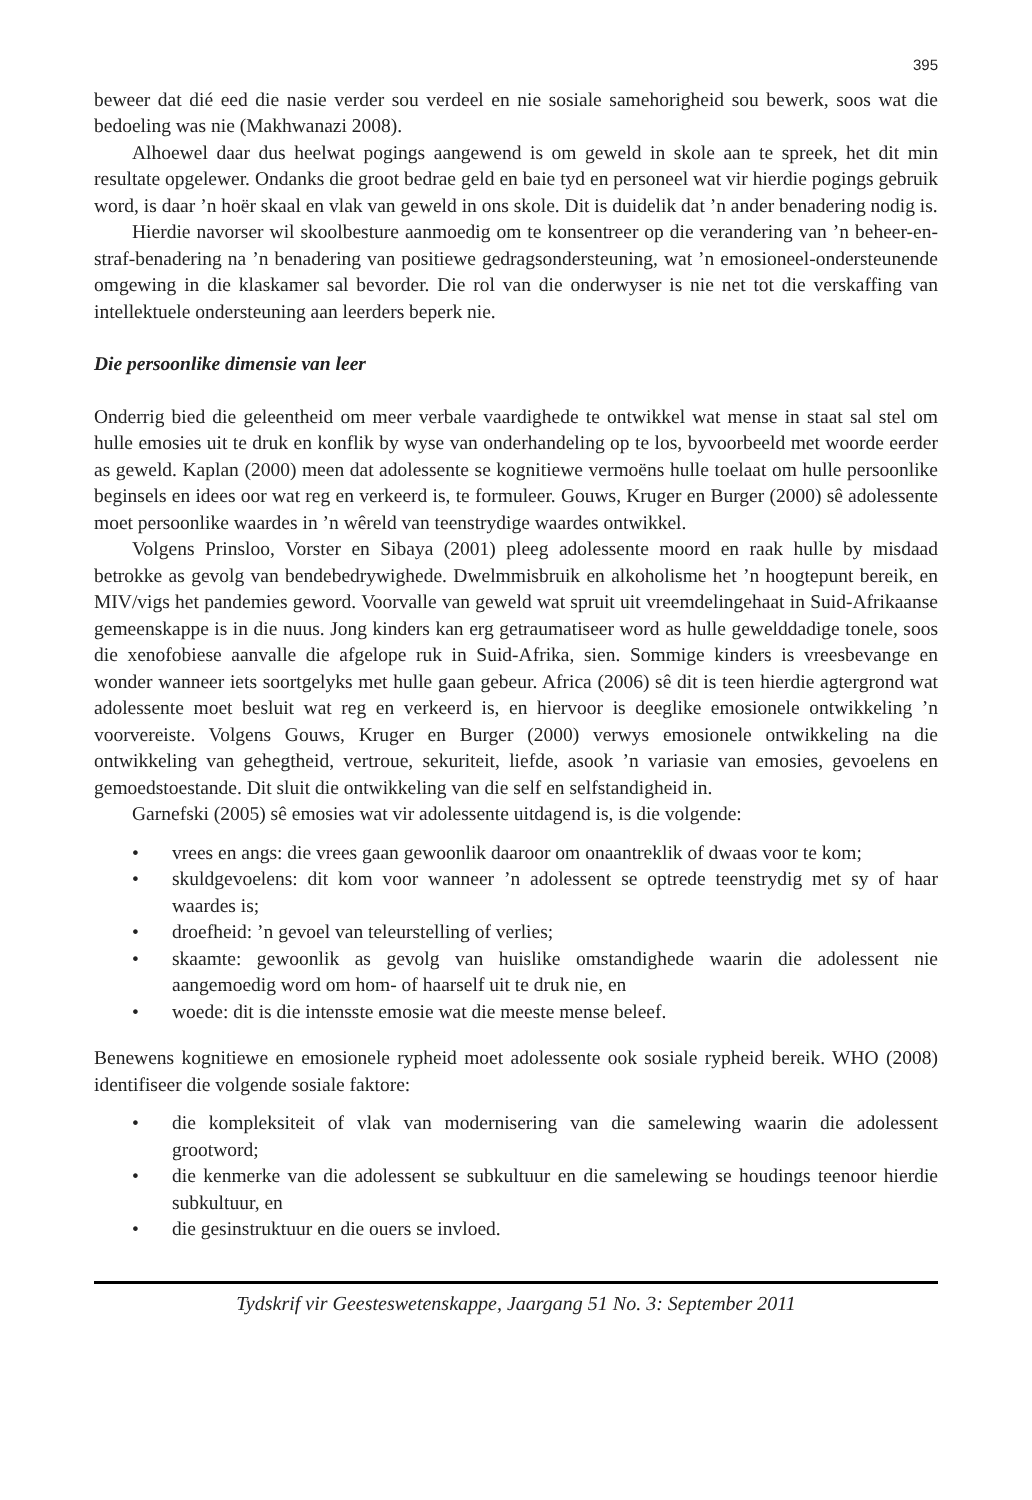395
beweer dat dié eed die nasie verder sou verdeel en nie sosiale samehorigheid sou bewerk, soos wat die bedoeling was nie (Makhwanazi 2008).
Alhoewel daar dus heelwat pogings aangewend is om geweld in skole aan te spreek, het dit min resultate opgelewer. Ondanks die groot bedrae geld en baie tyd en personeel wat vir hierdie pogings gebruik word, is daar ’n hoër skaal en vlak van geweld in ons skole. Dit is duidelik dat ’n ander benadering nodig is.
Hierdie navorser wil skoolbesture aanmoedig om te konsentreer op die verandering van ’n beheer-en-straf-benadering na ’n benadering van positiewe gedragsondersteuning, wat ’n emosioneel-ondersteunende omgewing in die klaskamer sal bevorder. Die rol van die onderwyser is nie net tot die verskaffing van intellektuele ondersteuning aan leerders beperk nie.
Die persoonlike dimensie van leer
Onderrig bied die geleentheid om meer verbale vaardighede te ontwikkel wat mense in staat sal stel om hulle emosies uit te druk en konflik by wyse van onderhandeling op te los, byvoorbeeld met woorde eerder as geweld. Kaplan (2000) meen dat adolessente se kognitiewe vermoëns hulle toelaat om hulle persoonlike beginsels en idees oor wat reg en verkeerd is, te formuleer. Gouws, Kruger en Burger (2000) sê adolessente moet persoonlike waardes in ’n wêreld van teenstrydige waardes ontwikkel.
Volgens Prinsloo, Vorster en Sibaya (2001) pleeg adolessente moord en raak hulle by misdaad betrokke as gevolg van bendebedrywighede. Dwelmmisbruik en alkoholisme het ’n hoogtepunt bereik, en MIV/vigs het pandemies geword. Voorvalle van geweld wat spruit uit vreemdelingehaat in Suid-Afrikaanse gemeenskappe is in die nuus. Jong kinders kan erg getraumatiseer word as hulle gewelddadige tonele, soos die xenofobiese aanvalle die afgelope ruk in Suid-Afrika, sien. Sommige kinders is vreesbevange en wonder wanneer iets soortgelyks met hulle gaan gebeur. Africa (2006) sê dit is teen hierdie agtergrond wat adolessente moet besluit wat reg en verkeerd is, en hiervoor is deeglike emosionele ontwikkeling ’n voorvereiste. Volgens Gouws, Kruger en Burger (2000) verwys emosionele ontwikkeling na die ontwikkeling van gehegtheid, vertroue, sekuriteit, liefde, asook ’n variasie van emosies, gevoelens en gemoedstoestande. Dit sluit die ontwikkeling van die self en selfstandigheid in.
Garnefski (2005) sê emosies wat vir adolessente uitdagend is, is die volgende:
• vrees en angs: die vrees gaan gewoonlik daaroor om onaantreklik of dwaas voor te kom;
• skuldgevoelens: dit kom voor wanneer ’n adolessent se optrede teenstrydig met sy of haar waardes is;
• droefheid: ’n gevoel van teleurstelling of verlies;
• skaamte: gewoonlik as gevolg van huislike omstandighede waarin die adolessent nie aangemoedig word om hom- of haarself uit te druk nie, en
• woede: dit is die intensste emosie wat die meeste mense beleef.
Benewens kognitiewe en emosionele rypheid moet adolessente ook sosiale rypheid bereik. WHO (2008) identifiseer die volgende sosiale faktore:
• die kompleksiteit of vlak van modernisering van die samelewing waarin die adolessent grootword;
• die kenmerke van die adolessent se subkultuur en die samelewing se houdings teenoor hierdie subkultuur, en
• die gesinstruktuur en die ouers se invloed.
Tydskrif vir Geesteswetenskappe, Jaargang 51 No. 3: September 2011